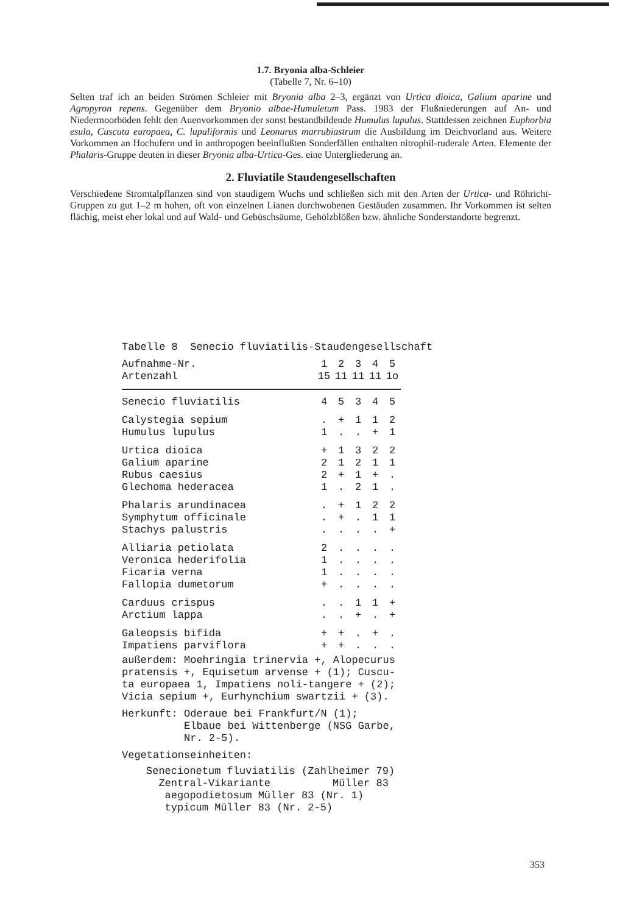1.7. Bryonia alba-Schleier
(Tabelle 7, Nr. 6–10)
Selten traf ich an beiden Strömen Schleier mit Bryonia alba 2–3, ergänzt von Urtica dioica, Galium aparine und Agropyron repens. Gegenüber dem Bryonio albae-Humuletum Pass. 1983 der Flußniederungen auf An- und Niedermoorböden fehlt den Auenvorkommen der sonst bestandbildende Humulus lupulus. Stattdessen zeichnen Euphorbia esula, Cuscuta europaea, C. lupuliformis und Leonurus marrubiastrum die Ausbildung im Deichvorland aus. Weitere Vorkommen an Hochufern und in anthropogen beeinflußten Sonderfällen enthalten nitrophil-ruderale Arten. Elemente der Phalaris-Gruppe deuten in dieser Bryonia alba-Urtica-Ges. eine Untergliederung an.
2. Fluviatile Staudengesellschaften
Verschiedene Stromtalpflanzen sind von staudigem Wuchs und schließen sich mit den Arten der Urtica- und Röhricht-Gruppen zu gut 1–2 m hohen, oft von einzelnen Lianen durchwobenen Gestäuden zusammen. Ihr Vorkommen ist selten flächig, meist eher lokal und auf Wald- und Gebüschsäume, Gehölzblößen bzw. ähnliche Sonderstandorte begrenzt.
Tabelle 8 Senecio fluviatilis-Staudengesellschaft
| Aufnahme-Nr. | 1 | 2 | 3 | 4 | 5 |
| --- | --- | --- | --- | --- | --- |
| Artenzahl | 15 | 11 | 11 | 11 | 1o |
| Senecio fluviatilis | 4 | 5 | 3 | 4 | 5 |
| Calystegia sepium | . | + | 1 | 1 | 2 |
| Humulus lupulus | 1 | . | . | + | 1 |
| Urtica dioica | + | 1 | 3 | 2 | 2 |
| Galium aparine | 2 | 1 | 2 | 1 | 1 |
| Rubus caesius | 2 | + | 1 | + | . |
| Glechoma hederacea | 1 | . | 2 | 1 | . |
| Phalaris arundinacea | . | + | 1 | 2 | 2 |
| Symphytum officinale | . | + | . | 1 | 1 |
| Stachys palustris | . | . | . | . | + |
| Alliaria petiolata | 2 | . | . | . | . |
| Veronica hederifolia | 1 | . | . | . | . |
| Ficaria verna | 1 | . | . | . | . |
| Fallopia dumetorum | + | . | . | . | . |
| Carduus crispus | . | . | 1 | 1 | + |
| Arctium lappa | . | . | + | . | + |
| Galeopsis bifida | + | + | . | + | . |
| Impatiens parviflora | + | + | . | . | . |
außerdem: Moehringia trinervia +, Alopecurus
pratensis +, Equisetum arvense + (1); Cuscu-
ta europaea 1, Impatiens noli-tangere + (2);
Vicia sepium +, Eurhynchium swartzii + (3).
Herkunft: Oderaue bei Frankfurt/N (1);
Elbaue bei Wittenberge (NSG Garbe,
Nr. 2-5).
Vegetationseinheiten:
Senecionetum fluviatilis (Zahlheimer 79)
Zentral-Vikariante Müller 83
aegopodietosum Müller 83 (Nr. 1)
typicum Müller 83 (Nr. 2-5)
353